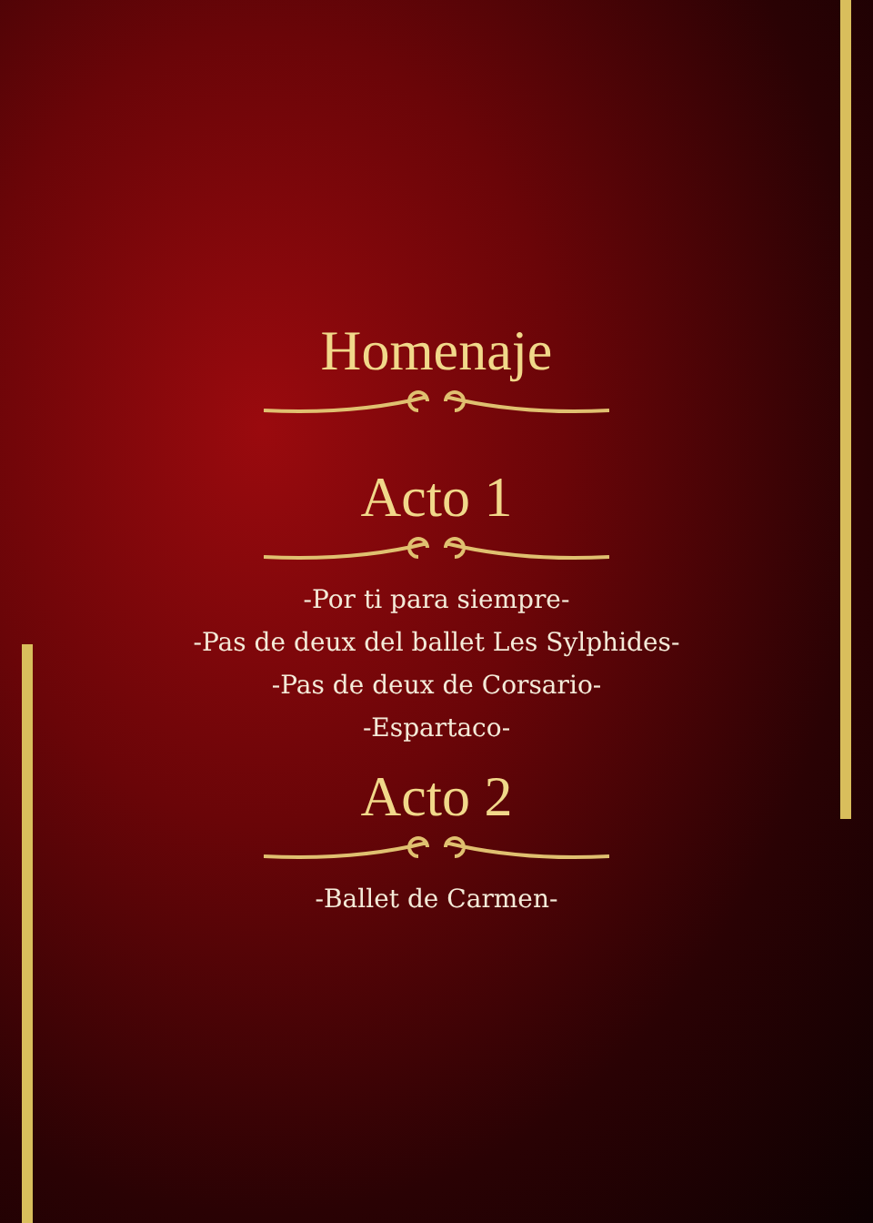Homenaje
Acto 1
-Por ti para siempre-
-Pas de deux del ballet Les Sylphides-
-Pas de deux de Corsario-
-Espartaco-
Acto 2
-Ballet de Carmen-